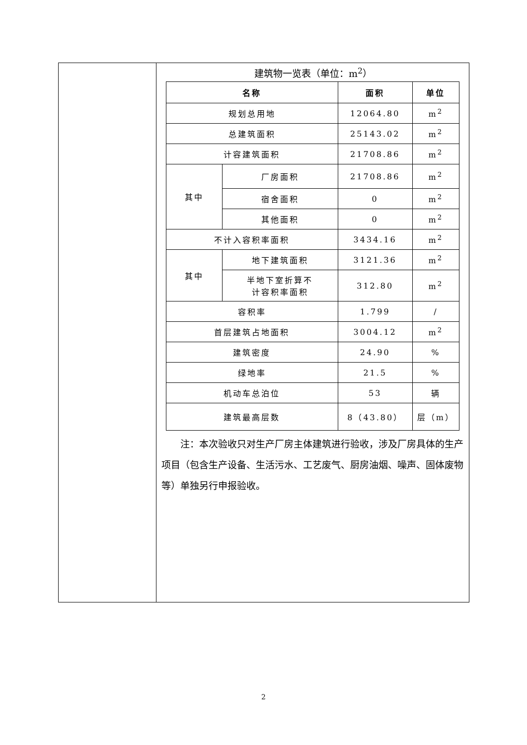建筑物一览表（单位：m<sup>2</sup>）
| 名称 | | 面积 | 单位 |
| --- | --- | --- | --- |
| 规划总用地 | | 12064.80 | m<sup>2</sup> |
| 总建筑面积 | | 25143.02 | m<sup>2</sup> |
| 计容建筑面积 | | 21708.86 | m<sup>2</sup> |
| 其中 | 厂房面积 | 21708.86 | m<sup>2</sup> |
| | 宿舍面积 | 0 | m<sup>2</sup> |
| | 其他面积 | 0 | m<sup>2</sup> |
| 不计入容积率面积 | | 3434.16 | m<sup>2</sup> |
| 其中 | 地下建筑面积 | 3121.36 | m<sup>2</sup> |
| | 半地下室折算不 计容积率面积 | 312.80 | m<sup>2</sup> |
| 容积率 | | 1.799 | / |
| 首层建筑占地面积 | | 3004.12 | m<sup>2</sup> |
| 建筑密度 | | 24.90 | % |
| 绿地率 | | 21.5 | % |
| 机动车总泊位 | | 53 | 辆 |
| 建筑最高层数 | | 8（43.80） | 层（m） |
注：本次验收只对生产厂房主体建筑进行验收，涉及厂房具体的生产项目（包含生产设备、生活污水、工艺废气、厨房油烟、噪声、固体废物等）单独另行申报验收。
2